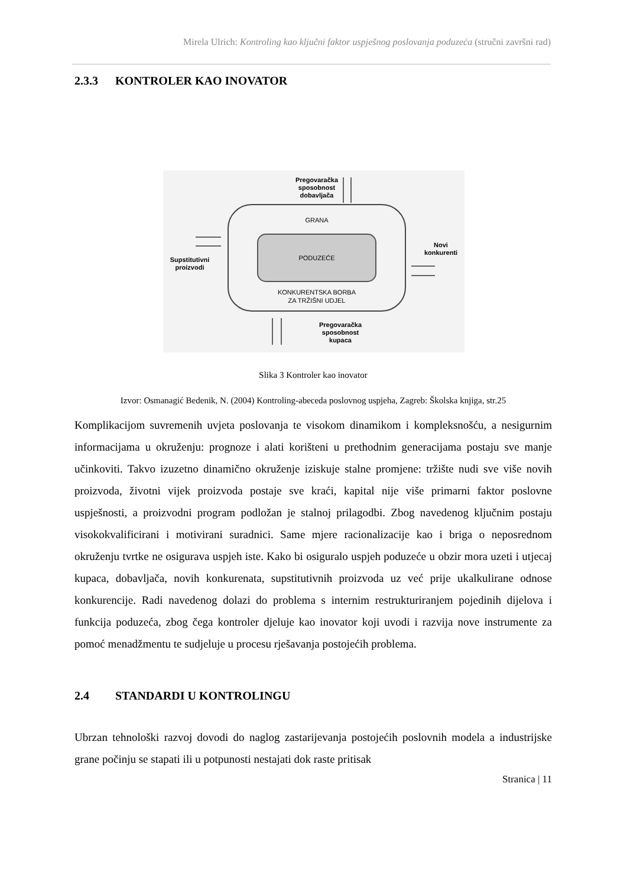Mirela Ulrich: Kontroling kao ključni faktor uspješnog poslovanja poduzeća (stručni završni rad)
2.3.3 KONTROLER KAO INOVATOR
Pregovaračka
sposobnost
dobavljača
GRANA
PODUZEĆE
KONKURENTSKA BORBA
ZA TRŽIŠNI UDJEL
Supstitutivni
proizvodi
Novi
konkurenti
Pregovaračka
sposobnost
kupaca
Slika 3 Kontroler kao inovator
Izvor: Osmanagić Bedenik, N. (2004) Kontroling-abeceda poslovnog uspjeha, Zagreb: Školska knjiga, str.25
Komplikacijom suvremenih uvjeta poslovanja te visokom dinamikom i kompleksnošću, a nesigurnim informacijama u okruženju: prognoze i alati korišteni u prethodnim generacijama postaju sve manje učinkoviti. Takvo izuzetno dinamično okruženje iziskuje stalne promjene: tržište nudi sve više novih proizvoda, životni vijek proizvoda postaje sve kraći, kapital nije više primarni faktor poslovne uspješnosti, a proizvodni program podložan je stalnoj prilagodbi. Zbog navedenog ključnim postaju visokokvalificirani i motivirani suradnici. Same mjere racionalizacije kao i briga o neposrednom okruženju tvrtke ne osigurava uspjeh iste. Kako bi osiguralo uspjeh poduzeće u obzir mora uzeti i utjecaj kupaca, dobavljača, novih konkurenata, supstitutivnih proizvoda uz već prije ukalkulirane odnose konkurencije. Radi navedenog dolazi do problema s internim restrukturiranjem pojedinih dijelova i funkcija poduzeća, zbog čega kontroler djeluje kao inovator koji uvodi i razvija nove instrumente za pomoć menadžmentu te sudjeluje u procesu rješavanja postojećih problema.
2.4 STANDARDI U KONTROLINGU
Ubrzan tehnološki razvoj dovodi do naglog zastarijevanja postojećih poslovnih modela a industrijske grane počinju se stapati ili u potpunosti nestajati dok raste pritisak
Stranica | 11